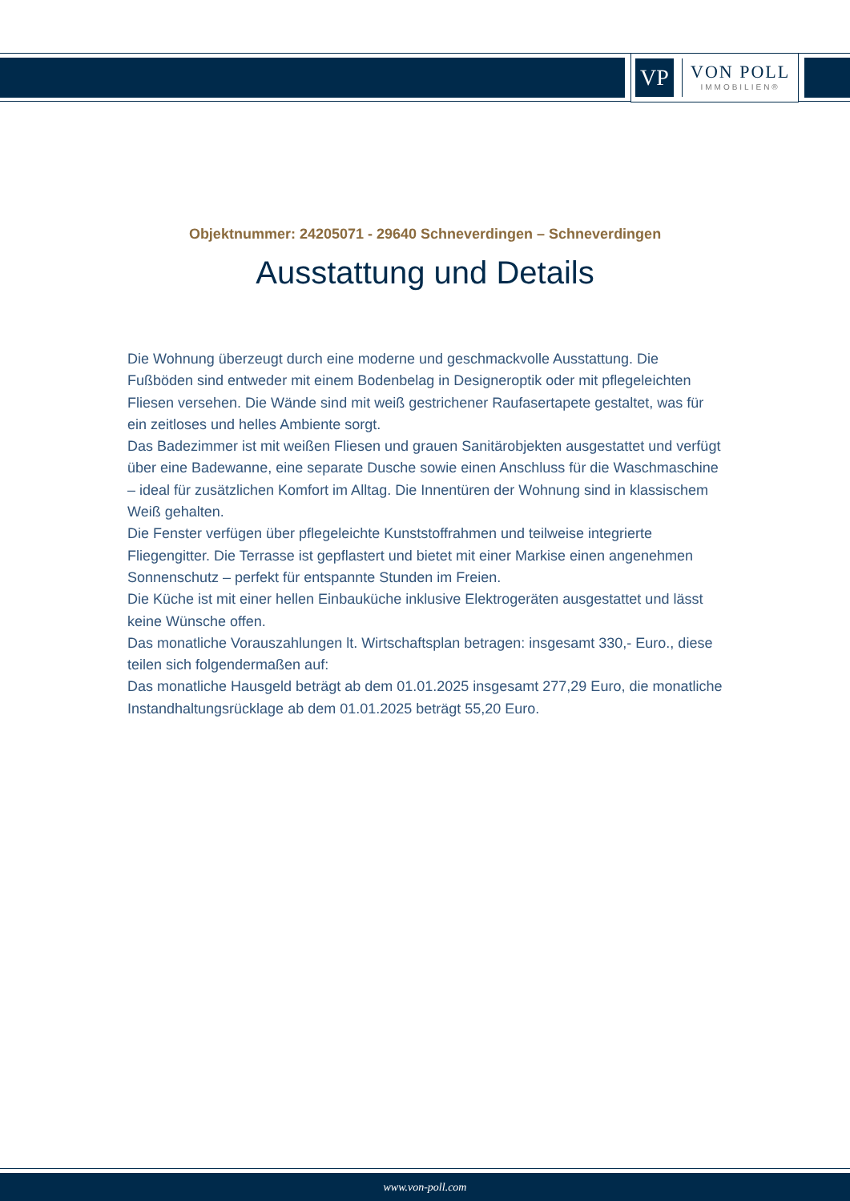VP
VON POLL
IMMOBILIEN®
Objektnummer: 24205071 - 29640 Schneverdingen – Schneverdingen
Ausstattung und Details
Die Wohnung überzeugt durch eine moderne und geschmackvolle Ausstattung. Die Fußböden sind entweder mit einem Bodenbelag in Designeroptik oder mit pflegeleichten Fliesen versehen. Die Wände sind mit weiß gestrichener Raufasertapete gestaltet, was für ein zeitloses und helles Ambiente sorgt.
Das Badezimmer ist mit weißen Fliesen und grauen Sanitärobjekten ausgestattet und verfügt über eine Badewanne, eine separate Dusche sowie einen Anschluss für die Waschmaschine – ideal für zusätzlichen Komfort im Alltag. Die Innentüren der Wohnung sind in klassischem Weiß gehalten.
Die Fenster verfügen über pflegeleichte Kunststoffrahmen und teilweise integrierte Fliegengitter. Die Terrasse ist gepflastert und bietet mit einer Markise einen angenehmen Sonnenschutz – perfekt für entspannte Stunden im Freien.
Die Küche ist mit einer hellen Einbauküche inklusive Elektrogeräten ausgestattet und lässt keine Wünsche offen.
Das monatliche Vorauszahlungen lt. Wirtschaftsplan betragen: insgesamt 330,- Euro., diese teilen sich folgendermaßen auf:
Das monatliche Hausgeld beträgt ab dem 01.01.2025 insgesamt 277,29 Euro, die monatliche Instandhaltungsrücklage ab dem 01.01.2025 beträgt 55,20 Euro.
www.von-poll.com